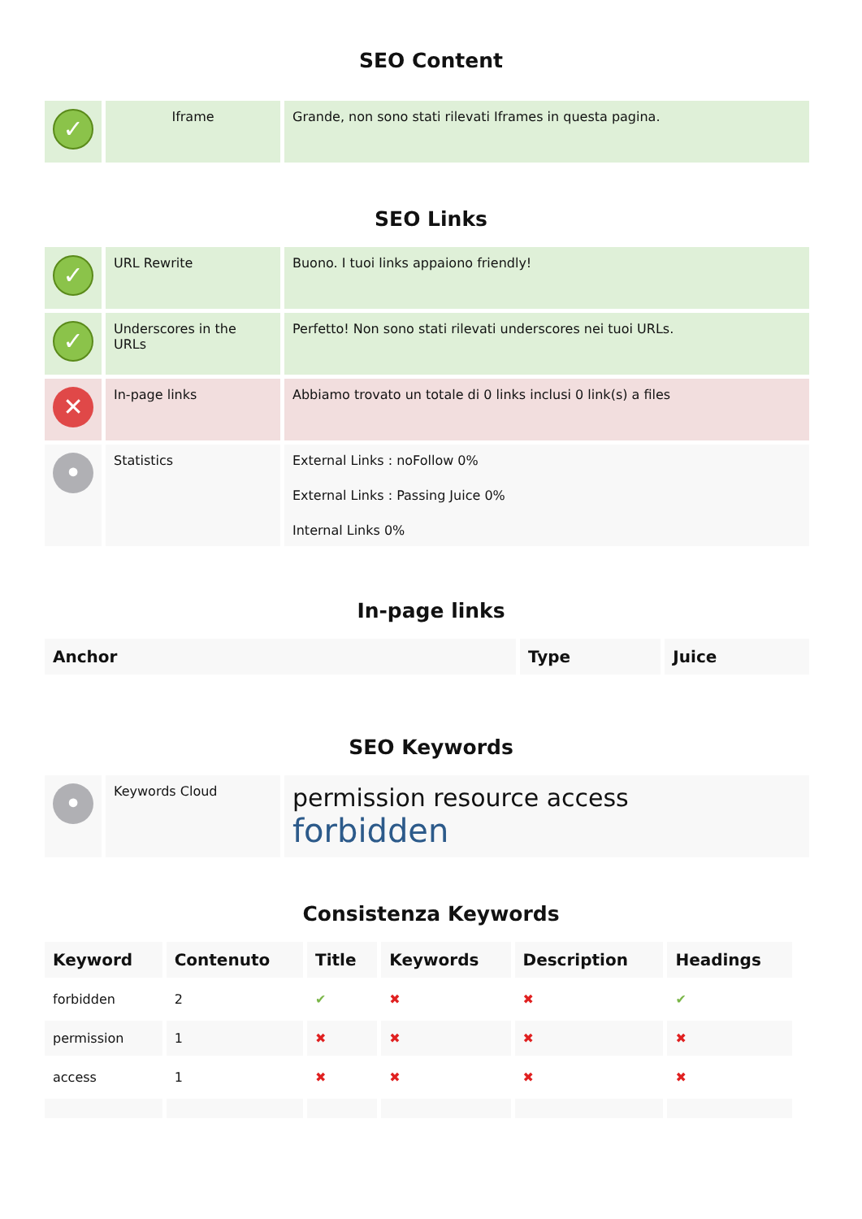SEO Content
| ✓ | Iframe | Grande, non sono stati rilevati Iframes in questa pagina. |
SEO Links
| ✓ | URL Rewrite | Buono. I tuoi links appaiono friendly! |
| ✓ | Underscores in the URLs | Perfetto! Non sono stati rilevati underscores nei tuoi URLs. |
| ✕ | In-page links | Abbiamo trovato un totale di 0 links inclusi 0 link(s) a files |
| • | Statistics | External Links : noFollow 0% External Links : Passing Juice 0% Internal Links 0% |
In-page links
| Anchor | Type | Juice |
| --- | --- | --- |
SEO Keywords
| • | Keywords Cloud | permission resource access forbidden |
Consistenza Keywords
| Keyword | Contenuto | Title | Keywords | Description | Headings |
| --- | --- | --- | --- | --- | --- |
| forbidden | 2 | ✔ | ✖ | ✖ | ✔ |
| permission | 1 | ✖ | ✖ | ✖ | ✖ |
| access | 1 | ✖ | ✖ | ✖ | ✖ |